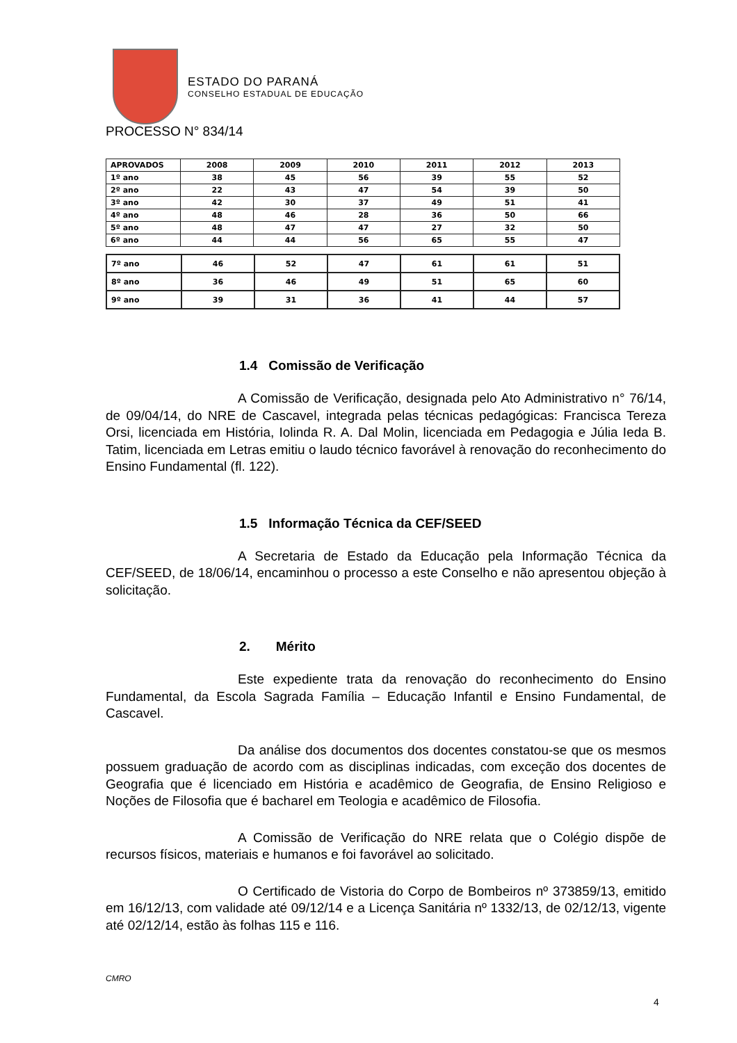ESTADO DO PARANÁ
CONSELHO ESTADUAL DE EDUCAÇÃO
PROCESSO N° 834/14
| APROVADOS | 2008 | 2009 | 2010 | 2011 | 2012 | 2013 |
| --- | --- | --- | --- | --- | --- | --- |
| 1º ano | 38 | 45 | 56 | 39 | 55 | 52 |
| 2º ano | 22 | 43 | 47 | 54 | 39 | 50 |
| 3º ano | 42 | 30 | 37 | 49 | 51 | 41 |
| 4º ano | 48 | 46 | 28 | 36 | 50 | 66 |
| 5º ano | 48 | 47 | 47 | 27 | 32 | 50 |
| 6º ano | 44 | 44 | 56 | 65 | 55 | 47 |
| 7º ano | 46 | 52 | 47 | 61 | 61 | 51 |
| 8º ano | 36 | 46 | 49 | 51 | 65 | 60 |
| 9º ano | 39 | 31 | 36 | 41 | 44 | 57 |
1.4 Comissão de Verificação
A Comissão de Verificação, designada pelo Ato Administrativo n° 76/14, de 09/04/14, do NRE de Cascavel, integrada pelas técnicas pedagógicas: Francisca Tereza Orsi, licenciada em História, Iolinda R. A. Dal Molin, licenciada em Pedagogia e Júlia Ieda B. Tatim, licenciada em Letras emitiu o laudo técnico favorável à renovação do reconhecimento do Ensino Fundamental (fl. 122).
1.5 Informação Técnica da CEF/SEED
A Secretaria de Estado da Educação pela Informação Técnica da CEF/SEED, de 18/06/14, encaminhou o processo a este Conselho e não apresentou objeção à solicitação.
2. Mérito
Este expediente trata da renovação do reconhecimento do Ensino Fundamental, da Escola Sagrada Família – Educação Infantil e Ensino Fundamental, de Cascavel.
Da análise dos documentos dos docentes constatou-se que os mesmos possuem graduação de acordo com as disciplinas indicadas, com exceção dos docentes de Geografia que é licenciado em História e acadêmico de Geografia, de Ensino Religioso e Noções de Filosofia que é bacharel em Teologia e acadêmico de Filosofia.
A Comissão de Verificação do NRE relata que o Colégio dispõe de recursos físicos, materiais e humanos e foi favorável ao solicitado.
O Certificado de Vistoria do Corpo de Bombeiros nº 373859/13, emitido em 16/12/13, com validade até 09/12/14 e a Licença Sanitária nº 1332/13, de 02/12/13, vigente até 02/12/14, estão às folhas 115 e 116.
CMRO
4